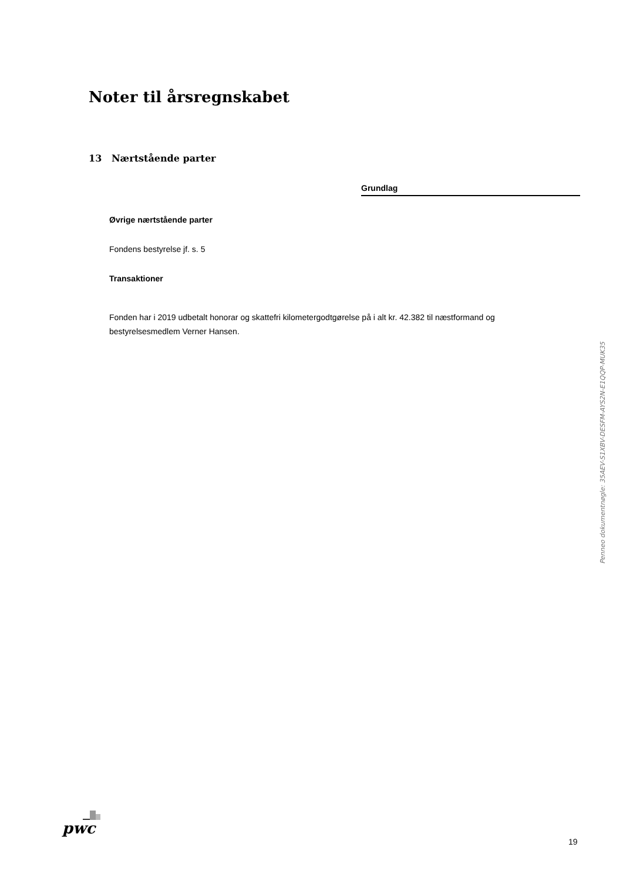Noter til årsregnskabet
13 Nærtstående parter
Grundlag
Øvrige nærtstående parter
Fondens bestyrelse jf. s. 5
Transaktioner
Fonden har i 2019 udbetalt honorar og skattefri kilometergodtgørelse på i alt kr. 42.382 til næstformand og bestyrelsesmedlem Verner Hansen.
Penneo dokumentnøgle: 35AEV-S1XBV-DESFM-AYS2N-E1QQP-MUK35
pwc
19